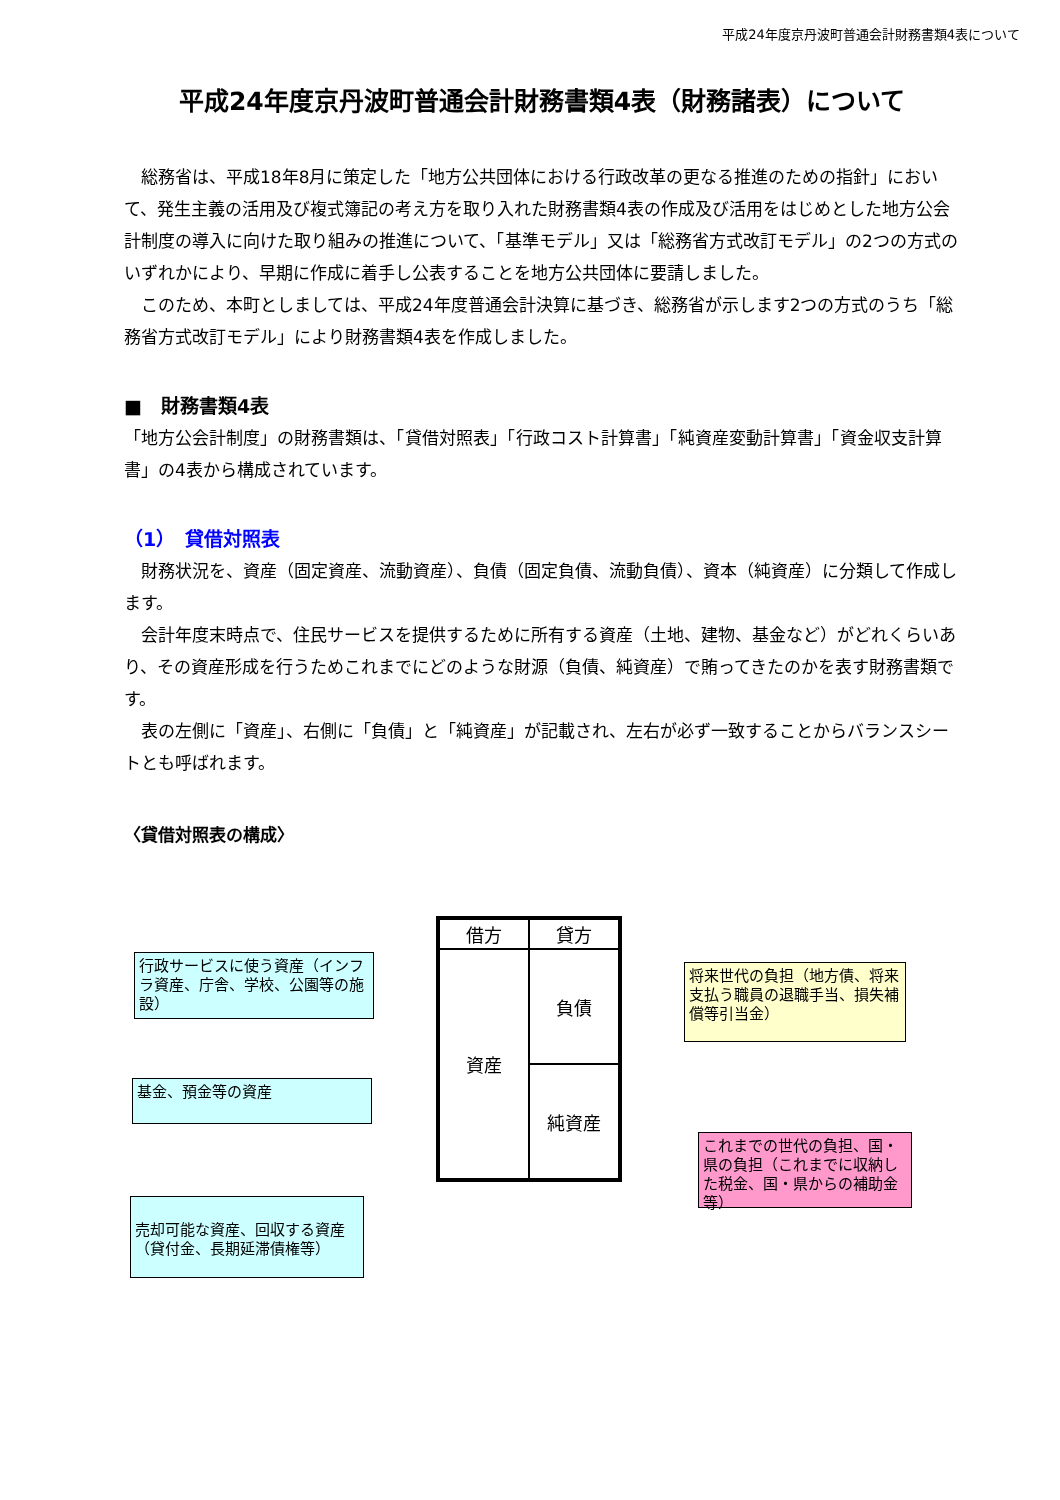平成24年度京丹波町普通会計財務書類4表について
平成24年度京丹波町普通会計財務書類4表（財務諸表）について
　総務省は、平成18年8月に策定した「地方公共団体における行政改革の更なる推進のための指針」において、発生主義の活用及び複式簿記の考え方を取り入れた財務書類4表の作成及び活用をはじめとした地方公会計制度の導入に向けた取り組みの推進について、「基準モデル」又は「総務省方式改訂モデル」の2つの方式のいずれかにより、早期に作成に着手し公表することを地方公共団体に要請しました。
　このため、本町としましては、平成24年度普通会計決算に基づき、総務省が示します2つの方式のうち「総務省方式改訂モデル」により財務書類4表を作成しました。
■　財務書類4表
「地方公会計制度」の財務書類は、「貸借対照表」「行政コスト計算書」「純資産変動計算書」「資金収支計算書」の4表から構成されています。
（1）　貸借対照表
　財務状況を、資産（固定資産、流動資産）、負債（固定負債、流動負債）、資本（純資産）に分類して作成します。
　会計年度末時点で、住民サービスを提供するために所有する資産（土地、建物、基金など）がどれくらいあり、その資産形成を行うためこれまでにどのような財源（負債、純資産）で賄ってきたのかを表す財務書類です。
　表の左側に「資産」、右側に「負債」と「純資産」が記載され、左右が必ず一致することからバランスシートとも呼ばれます。
〈貸借対照表の構成〉
行政サービスに使う資産（インフラ資産、庁舎、学校、公園等の施設）
基金、預金等の資産
売却可能な資産、回収する資産（貸付金、長期延滞債権等）
借方
貸方
資産
負債
純資産
将来世代の負担（地方債、将来支払う職員の退職手当、損失補償等引当金）
これまでの世代の負担、国・県の負担（これまでに収納した税金、国・県からの補助金等）